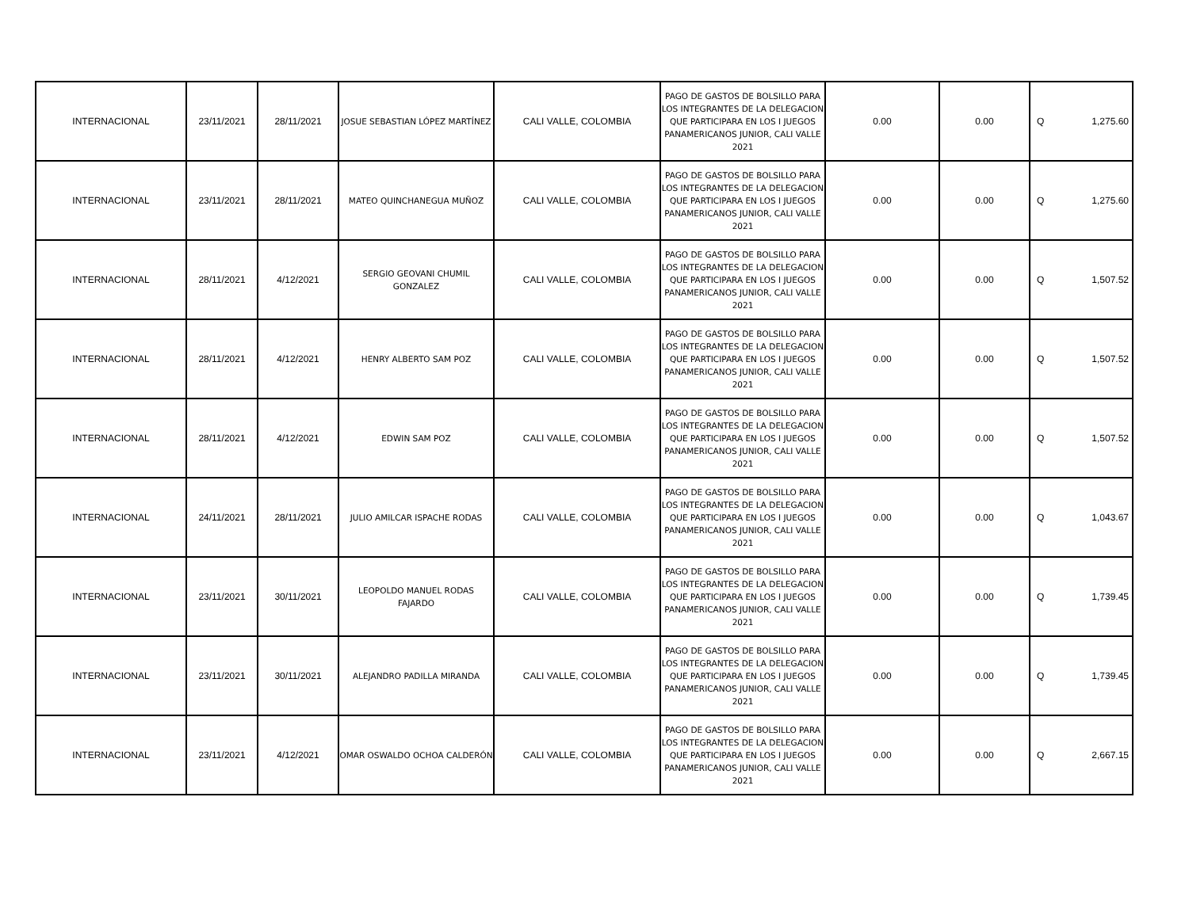| INTERNACIONAL | 23/11/2021 | 28/11/2021 | JOSUE SEBASTIAN LÓPEZ MARTÍNEZ | CALI VALLE, COLOMBIA | PAGO DE GASTOS DE BOLSILLO PARA LOS INTEGRANTES DE LA DELEGACION QUE PARTICIPARA EN LOS I JUEGOS PANAMERICANOS JUNIOR, CALI VALLE 2021 | 0.00 | 0.00 | Q | 1,275.60 |
| INTERNACIONAL | 23/11/2021 | 28/11/2021 | MATEO QUINCHANEGUA MUÑOZ | CALI VALLE, COLOMBIA | PAGO DE GASTOS DE BOLSILLO PARA LOS INTEGRANTES DE LA DELEGACION QUE PARTICIPARA EN LOS I JUEGOS PANAMERICANOS JUNIOR, CALI VALLE 2021 | 0.00 | 0.00 | Q | 1,275.60 |
| INTERNACIONAL | 28/11/2021 | 4/12/2021 | SERGIO GEOVANI CHUMIL GONZALEZ | CALI VALLE, COLOMBIA | PAGO DE GASTOS DE BOLSILLO PARA LOS INTEGRANTES DE LA DELEGACION QUE PARTICIPARA EN LOS I JUEGOS PANAMERICANOS JUNIOR, CALI VALLE 2021 | 0.00 | 0.00 | Q | 1,507.52 |
| INTERNACIONAL | 28/11/2021 | 4/12/2021 | HENRY ALBERTO SAM POZ | CALI VALLE, COLOMBIA | PAGO DE GASTOS DE BOLSILLO PARA LOS INTEGRANTES DE LA DELEGACION QUE PARTICIPARA EN LOS I JUEGOS PANAMERICANOS JUNIOR, CALI VALLE 2021 | 0.00 | 0.00 | Q | 1,507.52 |
| INTERNACIONAL | 28/11/2021 | 4/12/2021 | EDWIN SAM POZ | CALI VALLE, COLOMBIA | PAGO DE GASTOS DE BOLSILLO PARA LOS INTEGRANTES DE LA DELEGACION QUE PARTICIPARA EN LOS I JUEGOS PANAMERICANOS JUNIOR, CALI VALLE 2021 | 0.00 | 0.00 | Q | 1,507.52 |
| INTERNACIONAL | 24/11/2021 | 28/11/2021 | JULIO AMILCAR ISPACHE RODAS | CALI VALLE, COLOMBIA | PAGO DE GASTOS DE BOLSILLO PARA LOS INTEGRANTES DE LA DELEGACION QUE PARTICIPARA EN LOS I JUEGOS PANAMERICANOS JUNIOR, CALI VALLE 2021 | 0.00 | 0.00 | Q | 1,043.67 |
| INTERNACIONAL | 23/11/2021 | 30/11/2021 | LEOPOLDO MANUEL RODAS FAJARDO | CALI VALLE, COLOMBIA | PAGO DE GASTOS DE BOLSILLO PARA LOS INTEGRANTES DE LA DELEGACION QUE PARTICIPARA EN LOS I JUEGOS PANAMERICANOS JUNIOR, CALI VALLE 2021 | 0.00 | 0.00 | Q | 1,739.45 |
| INTERNACIONAL | 23/11/2021 | 30/11/2021 | ALEJANDRO PADILLA MIRANDA | CALI VALLE, COLOMBIA | PAGO DE GASTOS DE BOLSILLO PARA LOS INTEGRANTES DE LA DELEGACION QUE PARTICIPARA EN LOS I JUEGOS PANAMERICANOS JUNIOR, CALI VALLE 2021 | 0.00 | 0.00 | Q | 1,739.45 |
| INTERNACIONAL | 23/11/2021 | 4/12/2021 | OMAR OSWALDO OCHOA CALDERÓN | CALI VALLE, COLOMBIA | PAGO DE GASTOS DE BOLSILLO PARA LOS INTEGRANTES DE LA DELEGACION QUE PARTICIPARA EN LOS I JUEGOS PANAMERICANOS JUNIOR, CALI VALLE 2021 | 0.00 | 0.00 | Q | 2,667.15 |